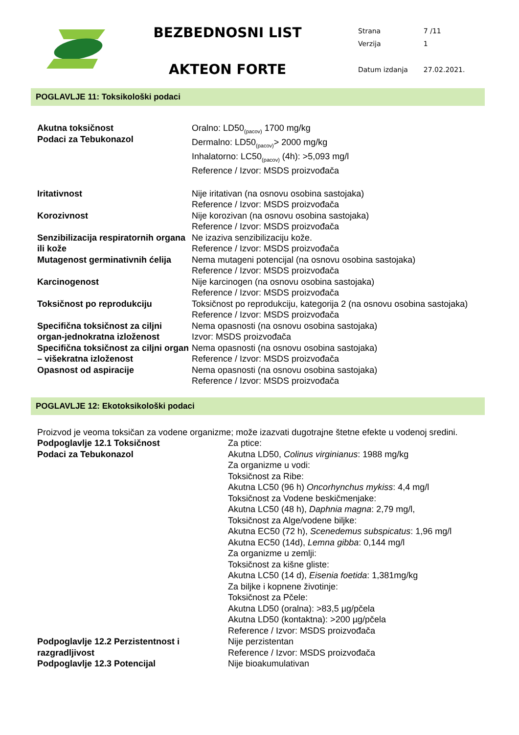BEZBEDNOSNI LIST
AKTEON FORTE
| Strana | 7 /11 |
| Verzija | 1 |
| Datum izdanja | 27.02.2021. |
POGLAVLJE 11: Toksikološki podaci
Akutna toksičnost
Podaci za Tebukonazol
Oralno: LD50<sub>(pacov)</sub> 1700 mg/kg
Dermalno: LD50<sub>(pacov)</sub>> 2000 mg/kg
Inhalatorno: LC50<sub>(pacov)</sub> (4h): >5,093 mg/l
Reference / Izvor: MSDS proizvođača
Iritativnost Nije iritativan (na osnovu osobina sastojaka)
Reference / Izvor: MSDS proizvođača
Korozivnost Nije korozivan (na osnovu osobina sastojaka)
Reference / Izvor: MSDS proizvođača
Senzibilizacija respiratornih organa ili kože
Ne izaziva senzibilizaciju kože.
Reference / Izvor: MSDS proizvođača
Mutagenost germinativnih ćelija
Nema mutageni potencijal (na osnovu osobina sastojaka)
Reference / Izvor: MSDS proizvođača
Karcinogenost Nije karcinogen (na osnovu osobina sastojaka)
Reference / Izvor: MSDS proizvođača
Toksičnost po reprodukciju Toksičnost po reprodukciju, kategorija 2 (na osnovu osobina sastojaka)
Reference / Izvor: MSDS proizvođača
Specifična toksičnost za ciljni organ-jednokratna izloženost
Nema opasnosti (na osnovu osobina sastojaka)
Izvor: MSDS proizvođača
Specifična toksičnost za ciljni organ – višekratna izloženost
Nema opasnosti (na osnovu osobina sastojaka)
Reference / Izvor: MSDS proizvođača
Opasnost od aspiracije Nema opasnosti (na osnovu osobina sastojaka)
Reference / Izvor: MSDS proizvođača
POGLAVLJE 12: Ekotoksikološki podaci
Proizvod je veoma toksičan za vodene organizme; može izazvati dugotrajne štetne efekte u vodenoj sredini.
Podpoglavlje 12.1 Toksičnost
Podaci za Tebukonazol
Za ptice:
Akutna LD50, Colinus virginianus: 1988 mg/kg
Za organizme u vodi:
Toksičnost za Ribe:
Akutna LC50 (96 h) Oncorhynchus mykiss: 4,4 mg/l
Toksičnost za Vodene beskičmenjake:
Akutna LC50 (48 h), Daphnia magna: 2,79 mg/l,
Toksičnost za Alge/vodene biljke:
Akutna EC50 (72 h), Scenedemus subspicatus: 1,96 mg/l
Akutna EC50 (14d), Lemna gibba: 0,144 mg/l
Za organizme u zemlji:
Toksičnost za kišne gliste:
Akutna LC50 (14 d), Eisenia foetida: 1,381mg/kg
Za biljke i kopnene životinje:
Toksičnost za Pčele:
Akutna LD50 (oralna): >83,5 µg/pčela
Akutna LD50 (kontaktna): >200 µg/pčela
Reference / Izvor: MSDS proizvođača
Podpoglavlje 12.2 Perzistentnost i razgradljivost
Nije perzistentan
Reference / Izvor: MSDS proizvođača
Podpoglavlje 12.3 Potencijal Nije bioakumulativan